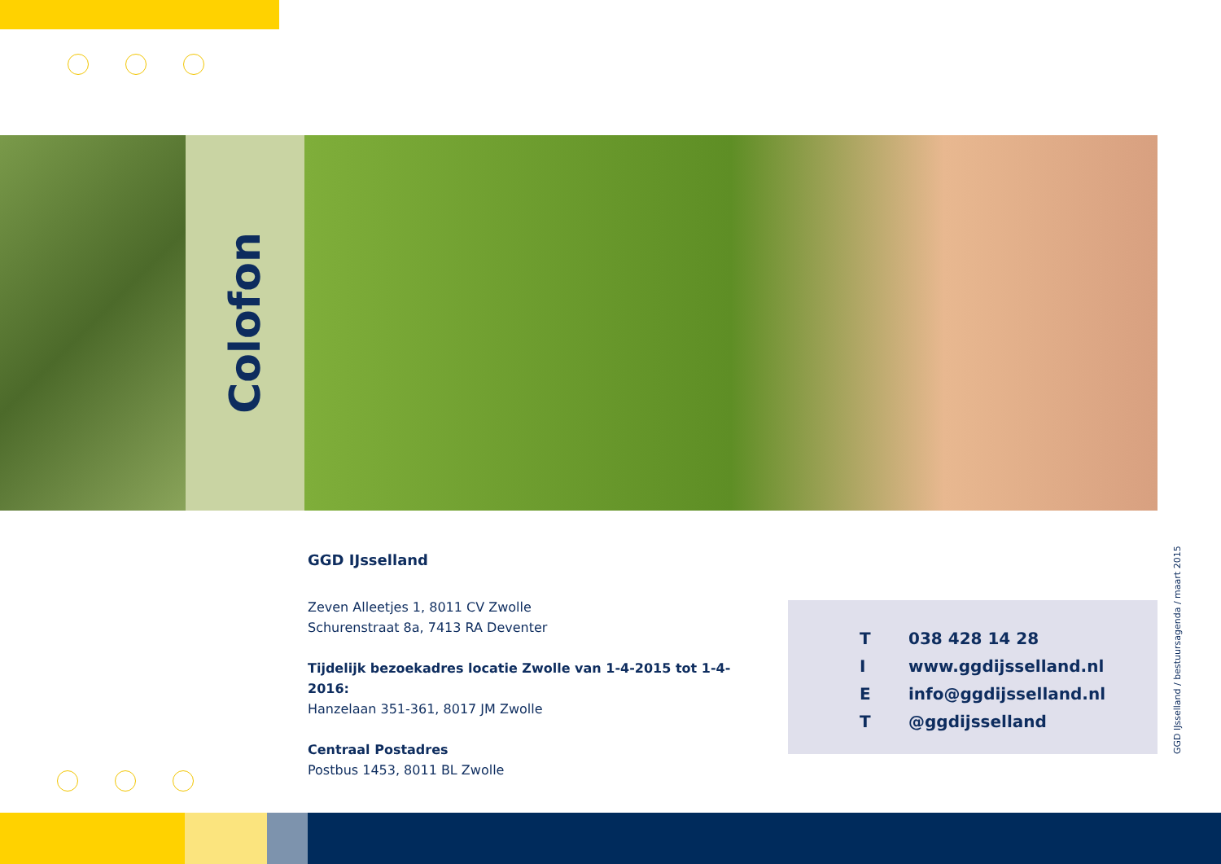Colofon
GGD IJsselland
Zeven Alleetjes 1, 8011 CV Zwolle
Schurenstraat 8a, 7413 RA Deventer
Tijdelijk bezoekadres locatie Zwolle van 1-4-2015 tot 1-4-2016:
Hanzelaan 351-361, 8017 JM Zwolle
Centraal Postadres
Postbus 1453, 8011 BL Zwolle
| T | 038 428 14 28 |
| I | www.ggdijsselland.nl |
| E | info@ggdijsselland.nl |
| T | @ggdijsselland |
GGD IJsselland / bestuursagenda / maart 2015